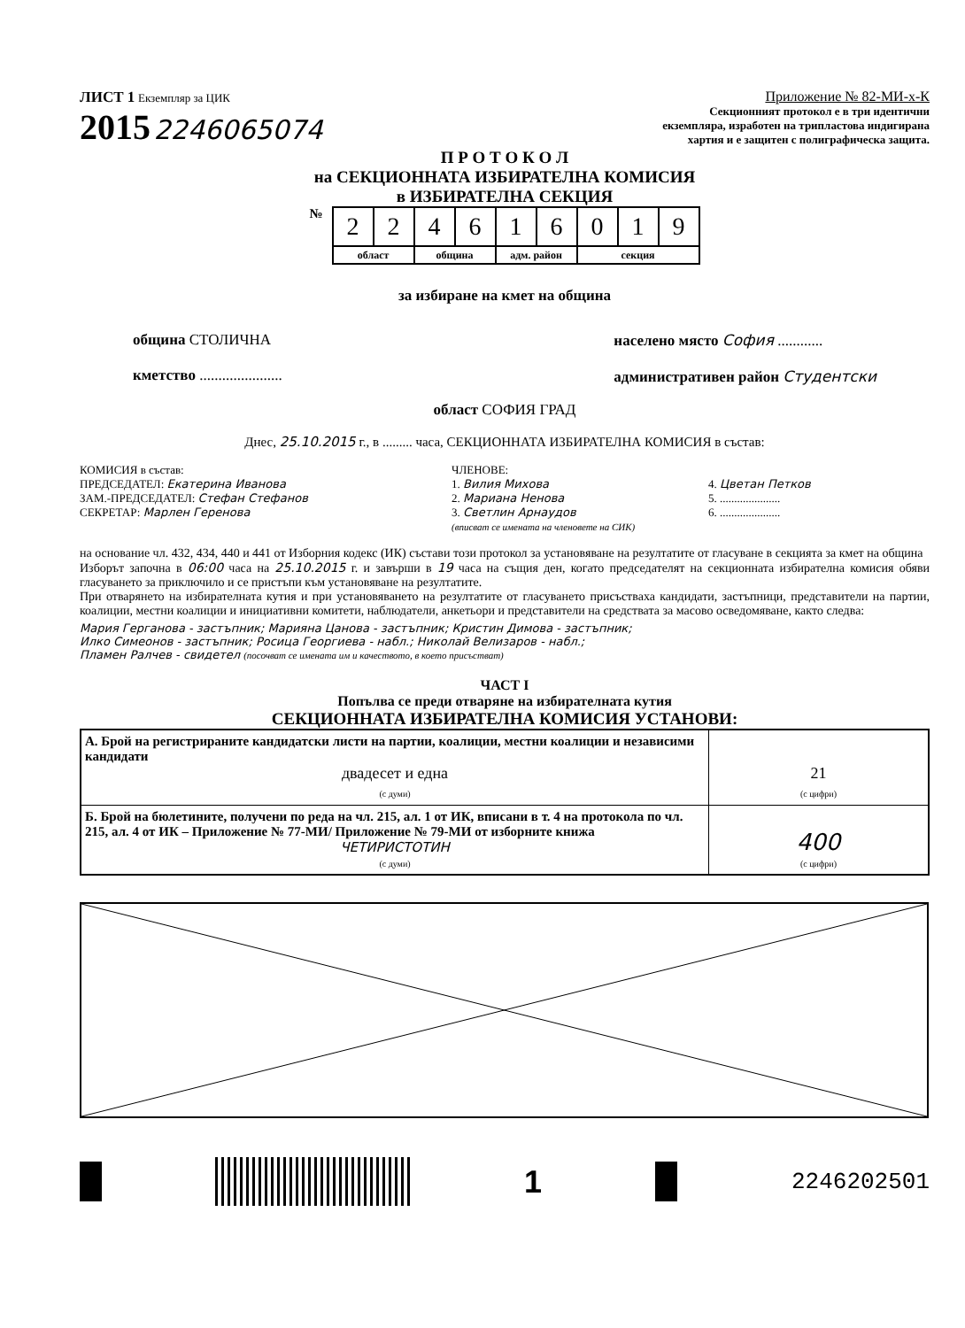ЛИСТ 1 Екземпляр за ЦИК
2015 2246065074
Приложение № 82-МИ-х-К
Секционният протокол е в три идентични
екземпляра, изработен на трипластова индигирана
хартия и е защитен с полиграфическа защита.
П Р О Т О К О Л
на СЕКЦИОННАТА ИЗБИРАТЕЛНА КОМИСИЯ
в ИЗБИРАТЕЛНА СЕКЦИЯ
№
| 2 | 2 | 4 | 6 | 1 | 6 | 0 | 1 | 9 |
| област | | община | | адм. район | | секция | | |
за избиране на кмет на община
община СТОЛИЧНА
кметство ......................
населено място София ............
административен район Студентски
област СОФИЯ ГРАД
Днес, 25.10.2015 г., в ......... часа, СЕКЦИОННАТА ИЗБИРАТЕЛНА КОМИСИЯ в състав:
КОМИСИЯ в състав:
ПРЕДСЕДАТЕЛ: Екатерина Иванова
ЗАМ.-ПРЕДСЕДАТЕЛ: Стефан Стефанов
СЕКРЕТАР: Марлен Геренова
ЧЛЕНОВЕ:
1. Вилия Михова
2. Мариана Ненова
3. Светлин Арнаудов
(вписват се имената на членовете на СИК)
4. Цветан Петков
5. .....................
6. .....................
на основание чл. 432, 434, 440 и 441 от Изборния кодекс (ИК) състави този протокол за установяване на резултатите от гласуване в секцията за кмет на община
Изборът започна в 06:00 часа на 25.10.2015 г. и завърши в 19 часа на същия ден, когато председателят на секционната избирателна комисия обяви гласуването за приключило и се пристъпи към установяване на резултатите.
При отварянето на избирателната кутия и при установяването на резултатите от гласуването присъстваха кандидати, застъпници, представители на партии, коалиции, местни коалиции и инициативни комитети, наблюдатели, анкетьори и представители на средствата за масово осведомяване, както следва:
Мария Герганова - застъпник; Марияна Цанова - застъпник; Кристин Димова - застъпник;
Илко Симеонов - застъпник; Росица Георгиева - набл.; Николай Велизаров - набл.;
Пламен Ралчев - свидетел (посочват се имената им и качеството, в което присъстват)
ЧАСТ I
Попълва се преди отваряне на избирателната кутия
СЕКЦИОННАТА ИЗБИРАТЕЛНА КОМИСИЯ УСТАНОВИ:
| А. Брой на регистрираните кандидатски листи на партии, коалиции, местни коалиции и независими кандидати двадесет и една (с думи) | 21 (с цифри) |
| Б. Брой на бюлетините, получени по реда на чл. 215, ал. 1 от ИК, вписани в т. 4 на протокола по чл. 215, ал. 4 от ИК – Приложение № 77-МИ/ Приложение № 79-МИ от изборните книжа ЧЕТИРИСТОТИН (с думи) | 400 (с цифри) |
1
2246202501